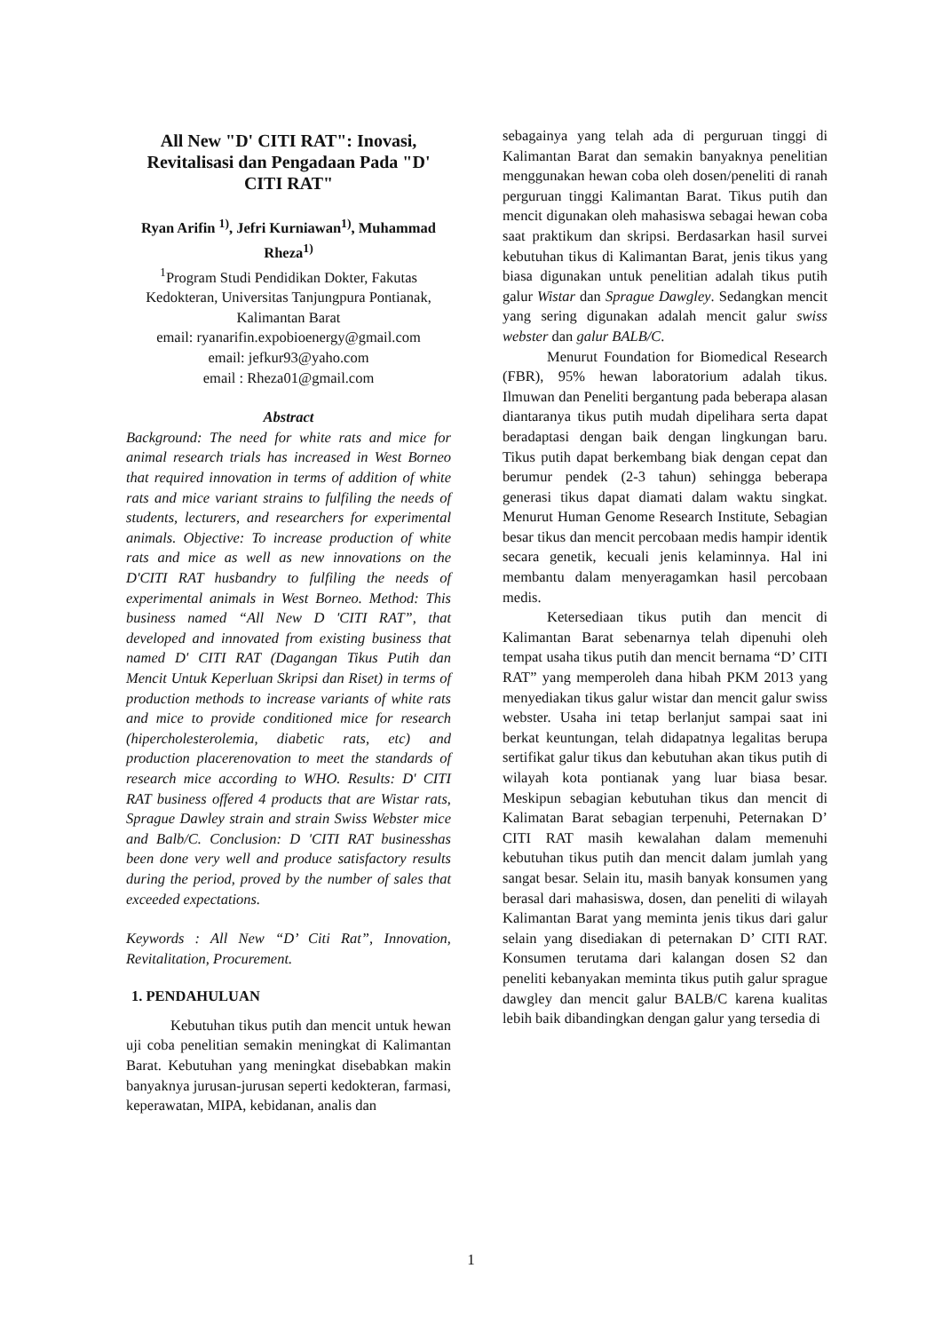All New "D' CITI RAT": Inovasi, Revitalisasi dan Pengadaan Pada "D' CITI RAT"
Ryan Arifin <sup>1)</sup>, Jefri Kurniawan<sup>1)</sup>, Muhammad Rheza<sup>1)</sup>
<sup>1</sup> Program Studi Pendidikan Dokter, Fakutas Kedokteran, Universitas Tanjungpura Pontianak, Kalimantan Barat
email: ryanarifin.expobioenergy@gmail.com
email: jefkur93@yaho.com
email : Rheza01@gmail.com
Abstract
Background: The need for white rats and mice for animal research trials has increased in West Borneo that required innovation in terms of addition of white rats and mice variant strains to fulfiling the needs of students, lecturers, and researchers for experimental animals. Objective: To increase production of white rats and mice as well as new innovations on the D'CITI RAT husbandry to fulfiling the needs of experimental animals in West Borneo. Method: This business named “All New D 'CITI RAT”, that developed and innovated from existing business that named D' CITI RAT (Dagangan Tikus Putih dan Mencit Untuk Keperluan Skripsi dan Riset) in terms of production methods to increase variants of white rats and mice to provide conditioned mice for research (hipercholesterolemia, diabetic rats, etc) and production placerenovation to meet the standards of research mice according to WHO. Results: D' CITI RAT business offered 4 products that are Wistar rats, Sprague Dawley strain and strain Swiss Webster mice and Balb/C. Conclusion: D 'CITI RAT businesshas been done very well and produce satisfactory results during the period, proved by the number of sales that exceeded expectations.
Keywords : All New “D’ Citi Rat”, Innovation, Revitalitation, Procurement.
1. PENDAHULUAN
Kebutuhan tikus putih dan mencit untuk hewan uji coba penelitian semakin meningkat di Kalimantan Barat. Kebutuhan yang meningkat disebabkan makin banyaknya jurusan-jurusan seperti kedokteran, farmasi, keperawatan, MIPA, kebidanan, analis dan
sebagainya yang telah ada di perguruan tinggi di Kalimantan Barat dan semakin banyaknya penelitian menggunakan hewan coba oleh dosen/peneliti di ranah perguruan tinggi Kalimantan Barat. Tikus putih dan mencit digunakan oleh mahasiswa sebagai hewan coba saat praktikum dan skripsi. Berdasarkan hasil survei kebutuhan tikus di Kalimantan Barat, jenis tikus yang biasa digunakan untuk penelitian adalah tikus putih galur Wistar dan Sprague Dawgley. Sedangkan mencit yang sering digunakan adalah mencit galur swiss webster dan galur BALB/C.
Menurut Foundation for Biomedical Research (FBR), 95% hewan laboratorium adalah tikus. Ilmuwan dan Peneliti bergantung pada beberapa alasan diantaranya tikus putih mudah dipelihara serta dapat beradaptasi dengan baik dengan lingkungan baru. Tikus putih dapat berkembang biak dengan cepat dan berumur pendek (2-3 tahun) sehingga beberapa generasi tikus dapat diamati dalam waktu singkat. Menurut Human Genome Research Institute, Sebagian besar tikus dan mencit percobaan medis hampir identik secara genetik, kecuali jenis kelaminnya. Hal ini membantu dalam menyeragamkan hasil percobaan medis.
Ketersediaan tikus putih dan mencit di Kalimantan Barat sebenarnya telah dipenuhi oleh tempat usaha tikus putih dan mencit bernama “D’ CITI RAT” yang memperoleh dana hibah PKM 2013 yang menyediakan tikus galur wistar dan mencit galur swiss webster. Usaha ini tetap berlanjut sampai saat ini berkat keuntungan, telah didapatnya legalitas berupa sertifikat galur tikus dan kebutuhan akan tikus putih di wilayah kota pontianak yang luar biasa besar. Meskipun sebagian kebutuhan tikus dan mencit di Kalimatan Barat sebagian terpenuhi, Peternakan D’ CITI RAT masih kewalahan dalam memenuhi kebutuhan tikus putih dan mencit dalam jumlah yang sangat besar. Selain itu, masih banyak konsumen yang berasal dari mahasiswa, dosen, dan peneliti di wilayah Kalimantan Barat yang meminta jenis tikus dari galur selain yang disediakan di peternakan D’ CITI RAT. Konsumen terutama dari kalangan dosen S2 dan peneliti kebanyakan meminta tikus putih galur sprague dawgley dan mencit galur BALB/C karena kualitas lebih baik dibandingkan dengan galur yang tersedia di
1